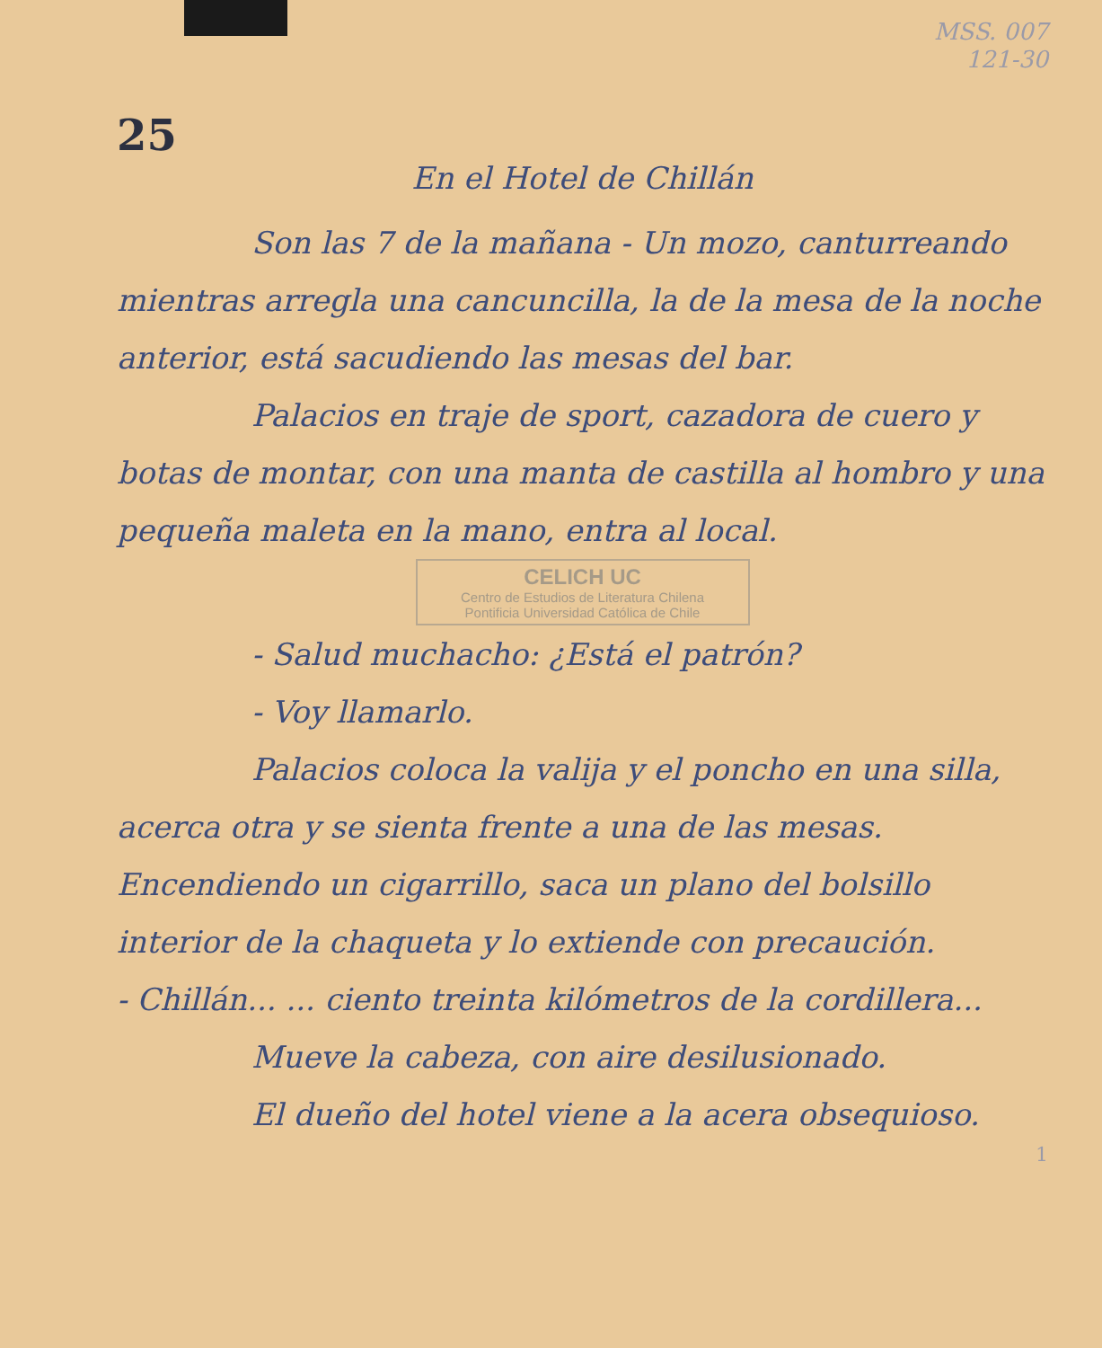MSS. 007
121-30
25
En el Hotel de Chillán
Son las 7 de la mañana - Un mozo, canturreando mientras arregla una cancuncilla, la de la mesa de la noche anterior, está sacudiendo las mesas del bar.
Palacios en traje de sport, cazadora de cuero y botas de montar, con una manta de castilla al hombro y una pequeña maleta en la mano, entra al local.
CELICH UC
Centro de Estudios de Literatura Chilena
Pontificia Universidad Católica de Chile
- Salud muchacho: ¿Está el patrón?
- Voy llamarlo.
Palacios coloca la valija y el poncho en una silla, acerca otra y se sienta frente a una de las mesas. Encendiendo un cigarrillo, saca un plano del bolsillo interior de la chaqueta y lo extiende con precaución.
- Chillán... ... ciento treinta kilómetros de la cordillera...
Mueve la cabeza, con aire desilusionado.
El dueño del hotel viene a la acera obsequioso.
1